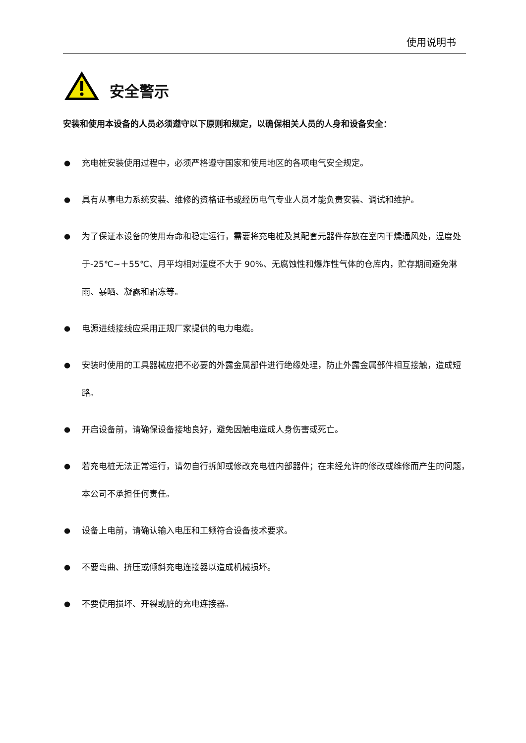使用说明书
安全警示
安装和使用本设备的人员必须遵守以下原则和规定，以确保相关人员的人身和设备安全：
● 充电桩安装使用过程中，必须严格遵守国家和使用地区的各项电气安全规定。
● 具有从事电力系统安装、维修的资格证书或经历电气专业人员才能负责安装、调试和维护。
● 为了保证本设备的使用寿命和稳定运行，需要将充电桩及其配套元器件存放在室内干燥通风处，温度处于-25℃~＋55℃、月平均相对湿度不大于 90%、无腐蚀性和爆炸性气体的仓库内，贮存期间避免淋雨、暴晒、凝露和霜冻等。
● 电源进线接线应采用正规厂家提供的电力电缆。
● 安装时使用的工具器械应把不必要的外露金属部件进行绝缘处理，防止外露金属部件相互接触，造成短路。
● 开启设备前，请确保设备接地良好，避免因触电造成人身伤害或死亡。
● 若充电桩无法正常运行，请勿自行拆卸或修改充电桩内部器件；在未经允许的修改或维修而产生的问题，本公司不承担任何责任。
● 设备上电前，请确认输入电压和工频符合设备技术要求。
● 不要弯曲、挤压或倾斜充电连接器以造成机械损坏。
● 不要使用损坏、开裂或脏的充电连接器。